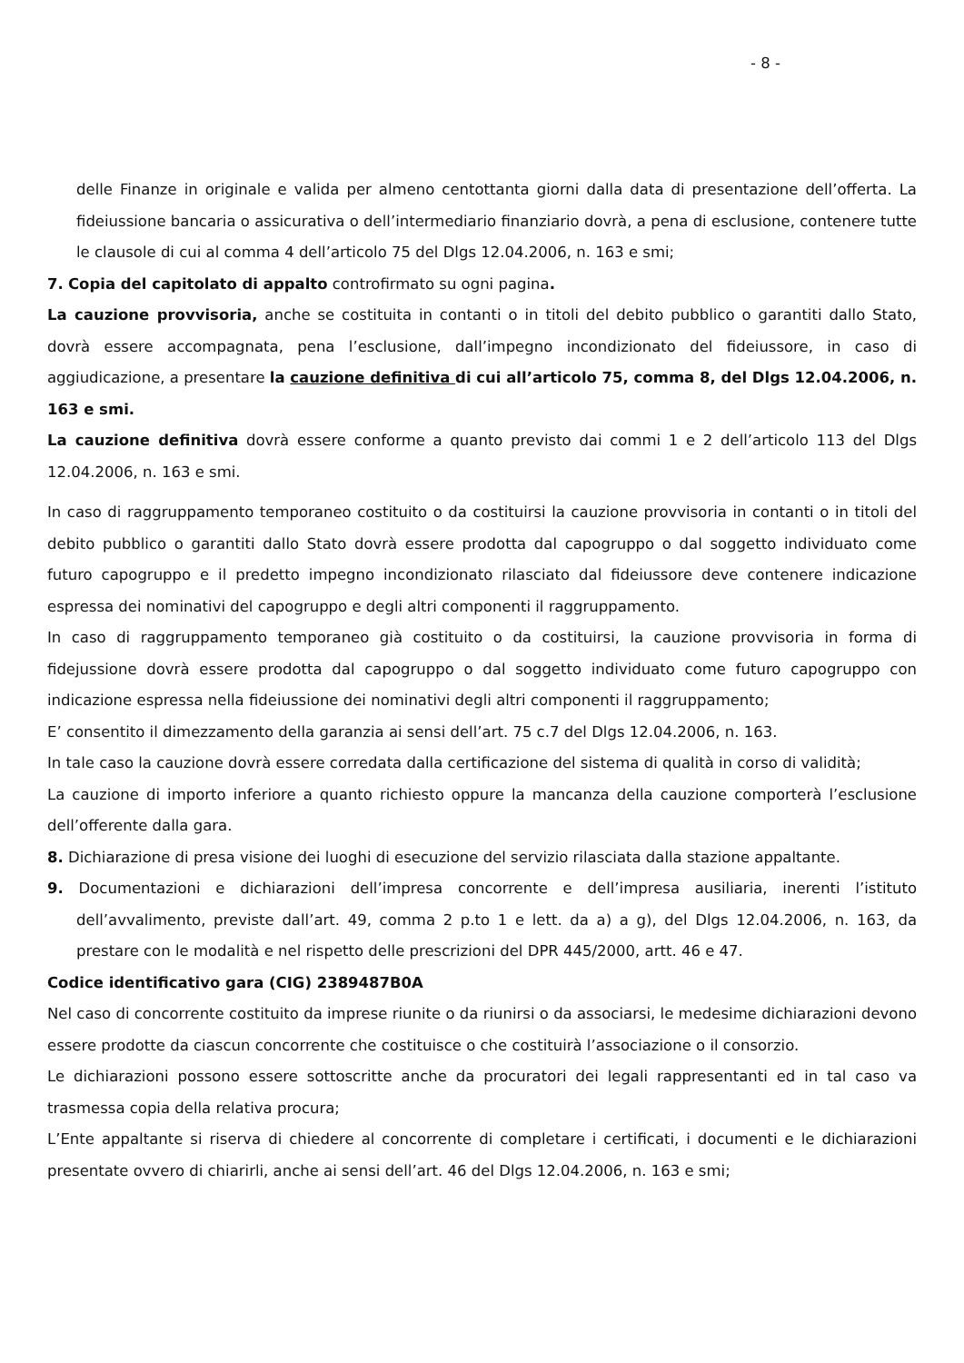- 8 -
delle Finanze in originale e valida per almeno centottanta giorni dalla data di presentazione dell’offerta. La fideiussione bancaria o assicurativa o dell’intermediario finanziario dovrà, a pena di esclusione, contenere tutte le clausole di cui al comma 4 dell’articolo 75 del Dlgs 12.04.2006, n. 163 e smi;
7. Copia del capitolato di appalto controfirmato su ogni pagina.
La cauzione provvisoria, anche se costituita in contanti o in titoli del debito pubblico o garantiti dallo Stato, dovrà essere accompagnata, pena l’esclusione, dall’impegno incondizionato del fideiussore, in caso di aggiudicazione, a presentare la cauzione definitiva di cui all’articolo 75, comma 8, del Dlgs 12.04.2006, n. 163 e smi.
La cauzione definitiva dovrà essere conforme a quanto previsto dai commi 1 e 2 dell’articolo 113 del Dlgs 12.04.2006, n. 163 e smi.
In caso di raggruppamento temporaneo costituito o da costituirsi la cauzione provvisoria in contanti o in titoli del debito pubblico o garantiti dallo Stato dovrà essere prodotta dal capogruppo o dal soggetto individuato come futuro capogruppo e il predetto impegno incondizionato rilasciato dal fideiussore deve contenere indicazione espressa dei nominativi del capogruppo e degli altri componenti il raggruppamento.
In caso di raggruppamento temporaneo già costituito o da costituirsi, la cauzione provvisoria in forma di fidejussione dovrà essere prodotta dal capogruppo o dal soggetto individuato come futuro capogruppo con indicazione espressa nella fideiussione dei nominativi degli altri componenti il raggruppamento;
E’ consentito il dimezzamento della garanzia ai sensi dell’art. 75 c.7 del Dlgs 12.04.2006, n. 163.
In tale caso la cauzione dovrà essere corredata dalla certificazione del sistema di qualità in corso di validità;
La cauzione di importo inferiore a quanto richiesto oppure la mancanza della cauzione comporterà l’esclusione dell’offerente dalla gara.
8. Dichiarazione di presa visione dei luoghi di esecuzione del servizio rilasciata dalla stazione appaltante.
9. Documentazioni e dichiarazioni dell’impresa concorrente e dell’impresa ausiliaria, inerenti l’istituto dell’avvalimento, previste dall’art. 49, comma 2 p.to 1 e lett. da a) a g), del Dlgs 12.04.2006, n. 163, da prestare con le modalità e nel rispetto delle prescrizioni del DPR 445/2000, artt. 46 e 47.
Codice identificativo gara (CIG) 2389487B0A
Nel caso di concorrente costituito da imprese riunite o da riunirsi o da associarsi, le medesime dichiarazioni devono essere prodotte da ciascun concorrente che costituisce o che costituirà l’associazione o il consorzio.
Le dichiarazioni possono essere sottoscritte anche da procuratori dei legali rappresentanti ed in tal caso va trasmessa copia della relativa procura;
L’Ente appaltante si riserva di chiedere al concorrente di completare i certificati, i documenti e le dichiarazioni presentate ovvero di chiarirli, anche ai sensi dell’art. 46 del Dlgs 12.04.2006, n. 163 e smi;